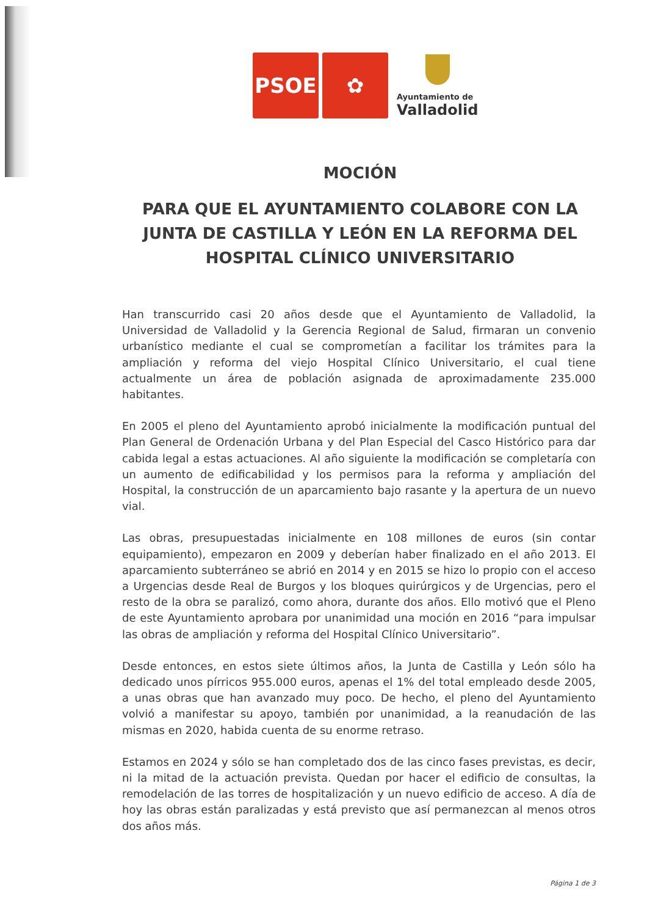PSOE
✿
Ayuntamiento de
Valladolid
MOCIÓN
PARA QUE EL AYUNTAMIENTO COLABORE CON LA JUNTA DE CASTILLA Y LEÓN EN LA REFORMA DEL HOSPITAL CLÍNICO UNIVERSITARIO
Han transcurrido casi 20 años desde que el Ayuntamiento de Valladolid, la Universidad de Valladolid y la Gerencia Regional de Salud, firmaran un convenio urbanístico mediante el cual se comprometían a facilitar los trámites para la ampliación y reforma del viejo Hospital Clínico Universitario, el cual tiene actualmente un área de población asignada de aproximadamente 235.000 habitantes.
En 2005 el pleno del Ayuntamiento aprobó inicialmente la modificación puntual del Plan General de Ordenación Urbana y del Plan Especial del Casco Histórico para dar cabida legal a estas actuaciones. Al año siguiente la modificación se completaría con un aumento de edificabilidad y los permisos para la reforma y ampliación del Hospital, la construcción de un aparcamiento bajo rasante y la apertura de un nuevo vial.
Las obras, presupuestadas inicialmente en 108 millones de euros (sin contar equipamiento), empezaron en 2009 y deberían haber finalizado en el año 2013. El aparcamiento subterráneo se abrió en 2014 y en 2015 se hizo lo propio con el acceso a Urgencias desde Real de Burgos y los bloques quirúrgicos y de Urgencias, pero el resto de la obra se paralizó, como ahora, durante dos años. Ello motivó que el Pleno de este Ayuntamiento aprobara por unanimidad una moción en 2016 “para impulsar las obras de ampliación y reforma del Hospital Clínico Universitario”.
Desde entonces, en estos siete últimos años, la Junta de Castilla y León sólo ha dedicado unos pírricos 955.000 euros, apenas el 1% del total empleado desde 2005, a unas obras que han avanzado muy poco. De hecho, el pleno del Ayuntamiento volvió a manifestar su apoyo, también por unanimidad, a la reanudación de las mismas en 2020, habida cuenta de su enorme retraso.
Estamos en 2024 y sólo se han completado dos de las cinco fases previstas, es decir, ni la mitad de la actuación prevista. Quedan por hacer el edificio de consultas, la remodelación de las torres de hospitalización y un nuevo edificio de acceso. A día de hoy las obras están paralizadas y está previsto que así permanezcan al menos otros dos años más.
Página 1 de 3